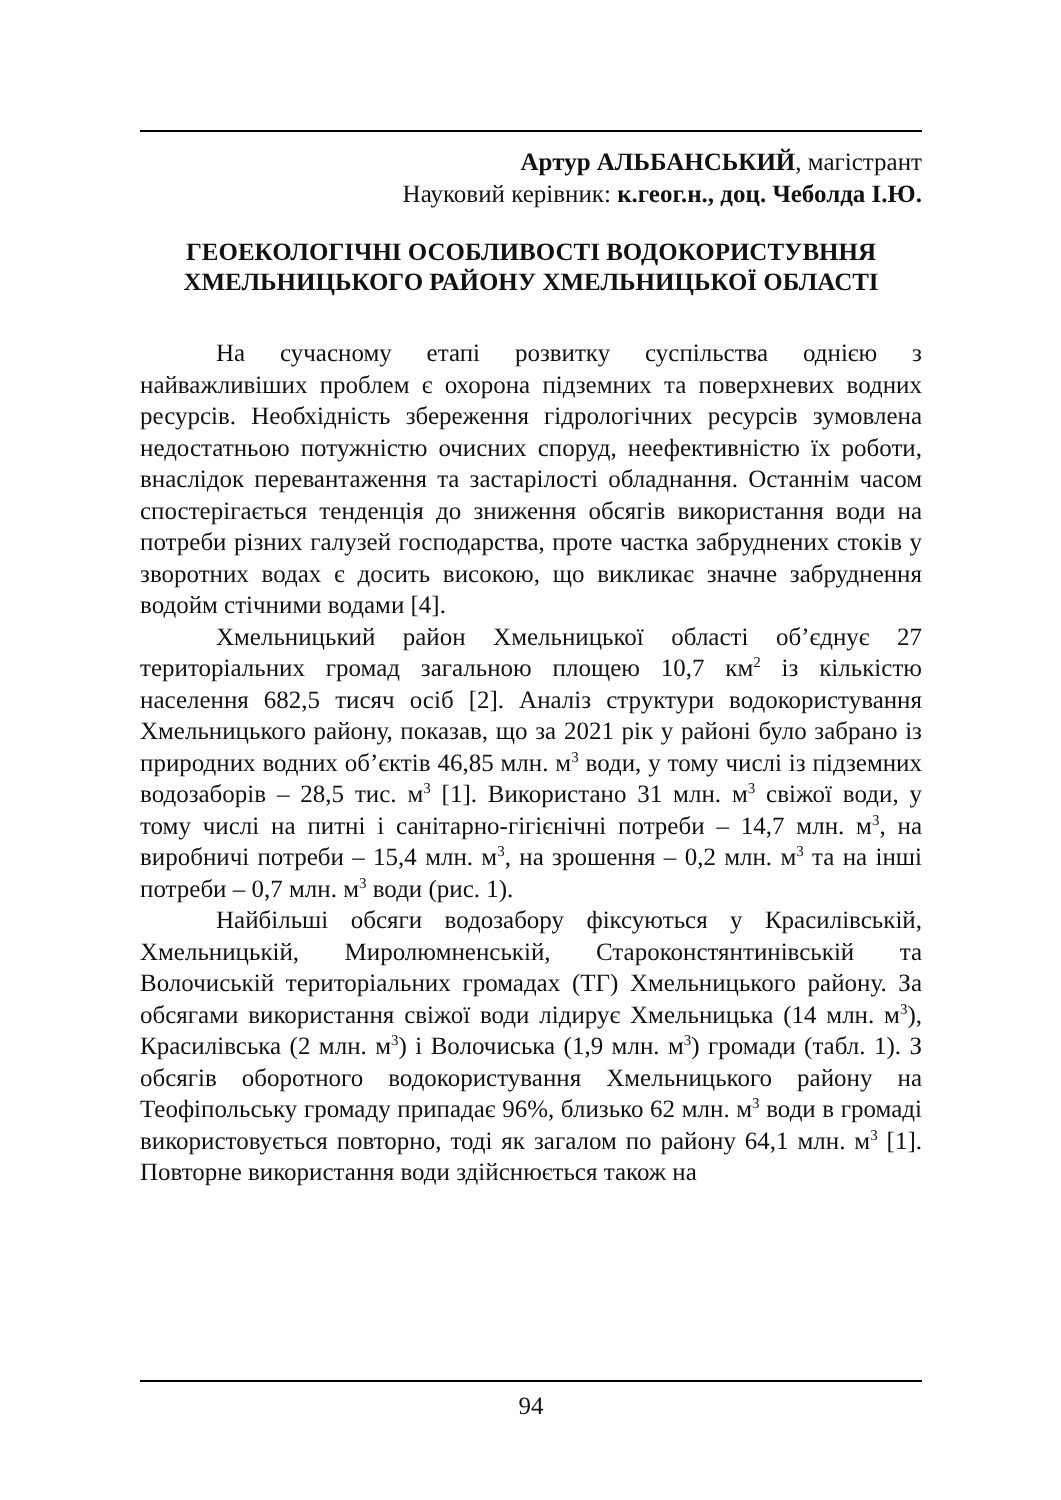Артур АЛЬБАНСЬКИЙ, магістрант
Науковий керівник: к.геог.н., доц. Чеболда І.Ю.
ГЕОЕКОЛОГІЧНІ ОСОБЛИВОСТІ ВОДОКОРИСТУВННЯ ХМЕЛЬНИЦЬКОГО РАЙОНУ ХМЕЛЬНИЦЬКОЇ ОБЛАСТІ
На сучасному етапі розвитку суспільства однією з найважливіших проблем є охорона підземних та поверхневих водних ресурсів. Необхідність збереження гідрологічних ресурсів зумовлена недостатньою потужністю очисних споруд, неефективністю їх роботи, внаслідок перевантаження та застарілості обладнання. Останнім часом спостерігається тенденція до зниження обсягів використання води на потреби різних галузей господарства, проте частка забруднених стоків у зворотних водах є досить високою, що викликає значне забруднення водойм стічними водами [4].
Хмельницький район Хмельницької області об’єднує 27 територіальних громад загальною площею 10,7 км<sup>2</sup> із кількістю населення 682,5 тисяч осіб [2]. Аналіз структури водокористування Хмельницького району, показав, що за 2021 рік у районі було забрано із природних водних об’єктів 46,85 млн. м<sup>3</sup> води, у тому числі із підземних водозаборів – 28,5 тис. м<sup>3</sup> [1]. Використано 31 млн. м<sup>3</sup> свіжої води, у тому числі на питні і санітарно-гігієнічні потреби – 14,7 млн. м<sup>3</sup>, на виробничі потреби – 15,4 млн. м<sup>3</sup>, на зрошення – 0,2 млн. м<sup>3</sup> та на інші потреби – 0,7 млн. м<sup>3</sup> води (рис. 1).
Найбільші обсяги водозабору фіксуються у Красилівській, Хмельницькій, Миролюмненській, Староконстянтинівській та Волочиській територіальних громадах (ТГ) Хмельницького району. За обсягами використання свіжої води лідирує Хмельницька (14 млн. м<sup>3</sup>), Красилівська (2 млн. м<sup>3</sup>) і Волочиська (1,9 млн. м<sup>3</sup>) громади (табл. 1). З обсягів оборотного водокористування Хмельницького району на Теофіпольську громаду припадає 96%, близько 62 млн. м<sup>3</sup> води в громаді використовується повторно, тоді як загалом по району 64,1 млн. м<sup>3</sup> [1]. Повторне використання води здійснюється також на
94